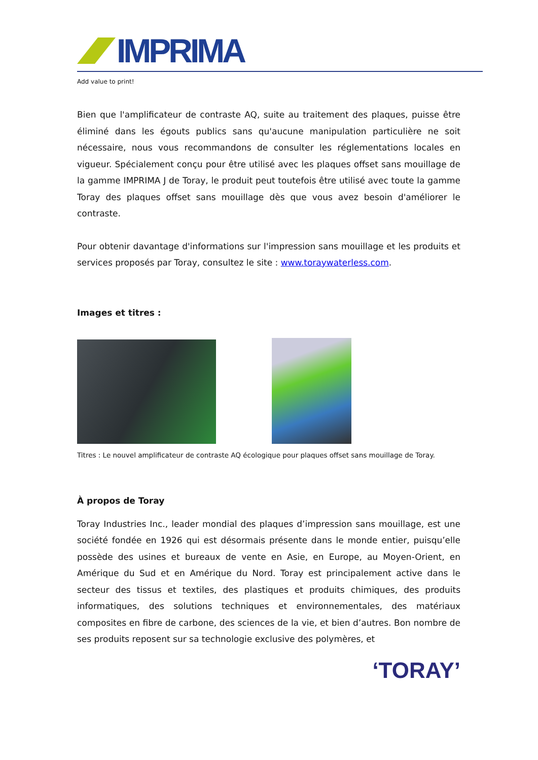IMPRIMA
Add value to print!
Bien que l'amplificateur de contraste AQ, suite au traitement des plaques, puisse être éliminé dans les égouts publics sans qu'aucune manipulation particulière ne soit nécessaire, nous vous recommandons de consulter les réglementations locales en vigueur. Spécialement conçu pour être utilisé avec les plaques offset sans mouillage de la gamme IMPRIMA J de Toray, le produit peut toutefois être utilisé avec toute la gamme Toray des plaques offset sans mouillage dès que vous avez besoin d'améliorer le contraste.
Pour obtenir davantage d'informations sur l'impression sans mouillage et les produits et services proposés par Toray, consultez le site : www.toraywaterless.com.
Images et titres :
Titres : Le nouvel amplificateur de contraste AQ écologique pour plaques offset sans mouillage de Toray.
À propos de Toray
Toray Industries Inc., leader mondial des plaques d’impression sans mouillage, est une société fondée en 1926 qui est désormais présente dans le monde entier, puisqu’elle possède des usines et bureaux de vente en Asie, en Europe, au Moyen-Orient, en Amérique du Sud et en Amérique du Nord. Toray est principalement active dans le secteur des tissus et textiles, des plastiques et produits chimiques, des produits informatiques, des solutions techniques et environnementales, des matériaux composites en fibre de carbone, des sciences de la vie, et bien d’autres. Bon nombre de ses produits reposent sur sa technologie exclusive des polymères, et
‘TORAY’